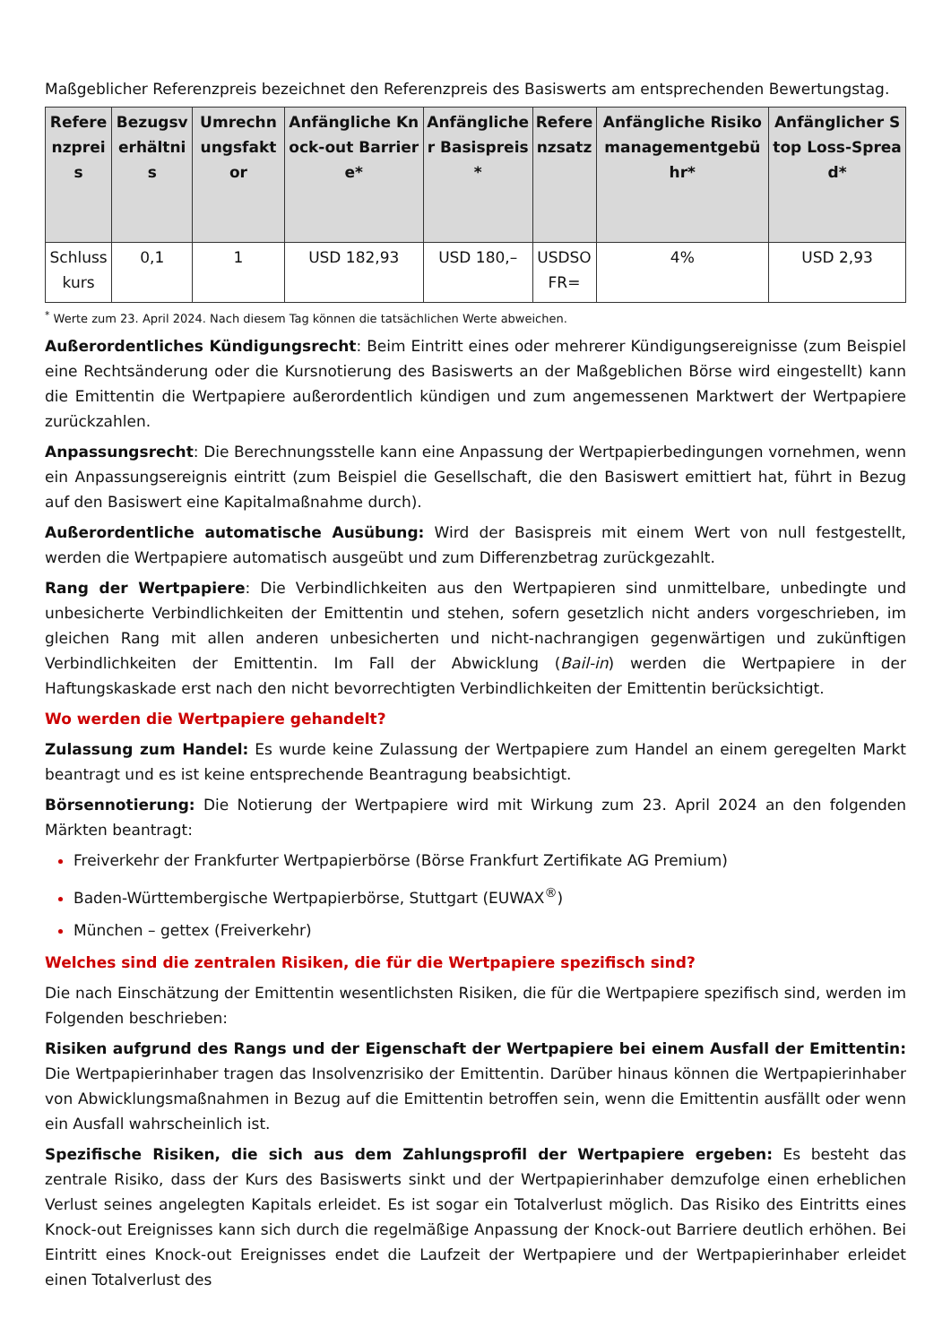Maßgeblicher Referenzpreis bezeichnet den Referenzpreis des Basiswerts am entsprechenden Bewertungstag.
| Referenzpreis | Bezugsverhältnis | Umrechnungsfaktor | Anfängliche Knock-out Barriere* | Anfänglicher Basispreis* | Referenzsatz | Anfängliche Risikomanagementgebühr* | Anfänglicher Stop Loss-Spread* |
| --- | --- | --- | --- | --- | --- | --- | --- |
| Schlusskurs | 0,1 | 1 | USD 182,93 | USD 180,– | USDSOFR= | 4% | USD 2,93 |
<sup>*</sup> Werte zum 23. April 2024. Nach diesem Tag können die tatsächlichen Werte abweichen.
Außerordentliches Kündigungsrecht: Beim Eintritt eines oder mehrerer Kündigungsereignisse (zum Beispiel eine Rechtsänderung oder die Kursnotierung des Basiswerts an der Maßgeblichen Börse wird eingestellt) kann die Emittentin die Wertpapiere außerordentlich kündigen und zum angemessenen Marktwert der Wertpapiere zurückzahlen.
Anpassungsrecht: Die Berechnungsstelle kann eine Anpassung der Wertpapierbedingungen vornehmen, wenn ein Anpassungsereignis eintritt (zum Beispiel die Gesellschaft, die den Basiswert emittiert hat, führt in Bezug auf den Basiswert eine Kapitalmaßnahme durch).
Außerordentliche automatische Ausübung: Wird der Basispreis mit einem Wert von null festgestellt, werden die Wertpapiere automatisch ausgeübt und zum Differenzbetrag zurückgezahlt.
Rang der Wertpapiere: Die Verbindlichkeiten aus den Wertpapieren sind unmittelbare, unbedingte und unbesicherte Verbindlichkeiten der Emittentin und stehen, sofern gesetzlich nicht anders vorgeschrieben, im gleichen Rang mit allen anderen unbesicherten und nicht-nachrangigen gegenwärtigen und zukünftigen Verbindlichkeiten der Emittentin. Im Fall der Abwicklung (Bail-in) werden die Wertpapiere in der Haftungskaskade erst nach den nicht bevorrechtigten Verbindlichkeiten der Emittentin berücksichtigt.
Wo werden die Wertpapiere gehandelt?
Zulassung zum Handel: Es wurde keine Zulassung der Wertpapiere zum Handel an einem geregelten Markt beantragt und es ist keine entsprechende Beantragung beabsichtigt.
Börsennotierung: Die Notierung der Wertpapiere wird mit Wirkung zum 23. April 2024 an den folgenden Märkten beantragt:
Freiverkehr der Frankfurter Wertpapierbörse (Börse Frankfurt Zertifikate AG Premium)
Baden-Württembergische Wertpapierbörse, Stuttgart (EUWAX<sup>®</sup>)
München – gettex (Freiverkehr)
Welches sind die zentralen Risiken, die für die Wertpapiere spezifisch sind?
Die nach Einschätzung der Emittentin wesentlichsten Risiken, die für die Wertpapiere spezifisch sind, werden im Folgenden beschrieben:
Risiken aufgrund des Rangs und der Eigenschaft der Wertpapiere bei einem Ausfall der Emittentin: Die Wertpapierinhaber tragen das Insolvenzrisiko der Emittentin. Darüber hinaus können die Wertpapierinhaber von Abwicklungsmaßnahmen in Bezug auf die Emittentin betroffen sein, wenn die Emittentin ausfällt oder wenn ein Ausfall wahrscheinlich ist.
Spezifische Risiken, die sich aus dem Zahlungsprofil der Wertpapiere ergeben: Es besteht das zentrale Risiko, dass der Kurs des Basiswerts sinkt und der Wertpapierinhaber demzufolge einen erheblichen Verlust seines angelegten Kapitals erleidet. Es ist sogar ein Totalverlust möglich. Das Risiko des Eintritts eines Knock-out Ereignisses kann sich durch die regelmäßige Anpassung der Knock-out Barriere deutlich erhöhen. Bei Eintritt eines Knock-out Ereignisses endet die Laufzeit der Wertpapiere und der Wertpapierinhaber erleidet einen Totalverlust des